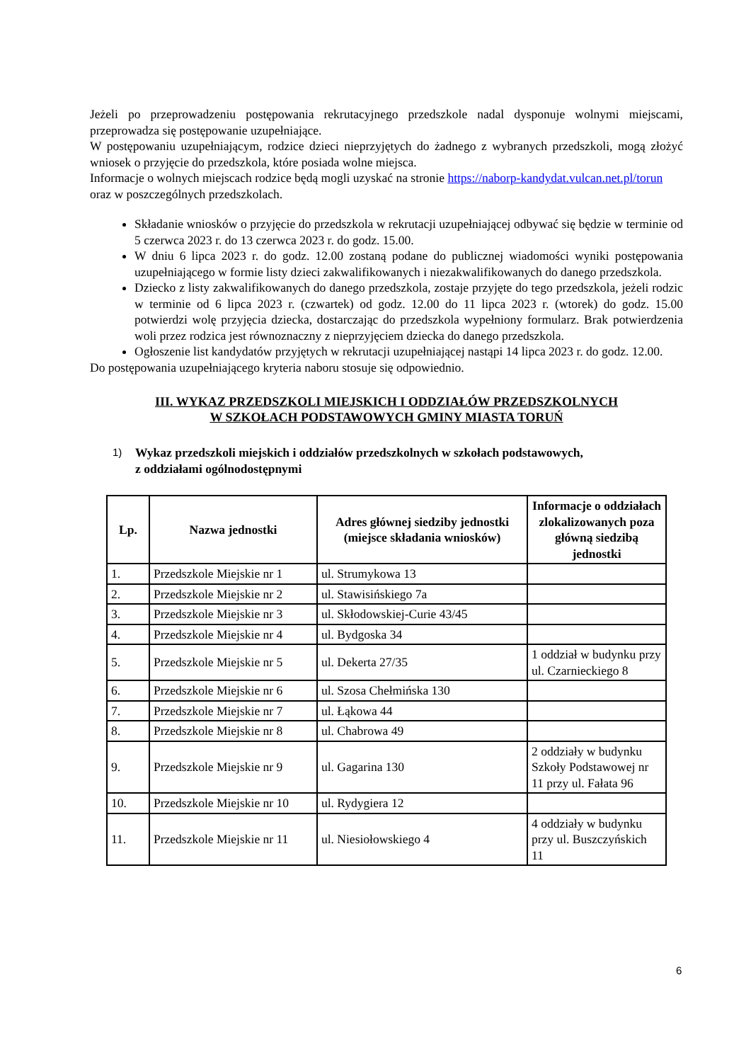Jeżeli po przeprowadzeniu postępowania rekrutacyjnego przedszkole nadal dysponuje wolnymi miejscami, przeprowadza się postępowanie uzupełniające.
W postępowaniu uzupełniającym, rodzice dzieci nieprzyjętych do żadnego z wybranych przedszkoli, mogą złożyć wniosek o przyjęcie do przedszkola, które posiada wolne miejsca.
Informacje o wolnych miejscach rodzice będą mogli uzyskać na stronie https://naborp-kandydat.vulcan.net.pl/torun oraz w poszczególnych przedszkolach.
Składanie wniosków o przyjęcie do przedszkola w rekrutacji uzupełniającej odbywać się będzie w terminie od 5 czerwca 2023 r. do 13 czerwca 2023 r. do godz. 15.00.
W dniu 6 lipca 2023 r. do godz. 12.00 zostaną podane do publicznej wiadomości wyniki postępowania uzupełniającego w formie listy dzieci zakwalifikowanych i niezakwalifikowanych do danego przedszkola.
Dziecko z listy zakwalifikowanych do danego przedszkola, zostaje przyjęte do tego przedszkola, jeżeli rodzic w terminie od 6 lipca 2023 r. (czwartek) od godz. 12.00 do 11 lipca 2023 r. (wtorek) do godz. 15.00 potwierdzi wolę przyjęcia dziecka, dostarczając do przedszkola wypełniony formularz. Brak potwierdzenia woli przez rodzica jest równoznaczny z nieprzyjęciem dziecka do danego przedszkola.
Ogłoszenie list kandydatów przyjętych w rekrutacji uzupełniającej nastąpi 14 lipca 2023 r. do godz. 12.00.
Do postępowania uzupełniającego kryteria naboru stosuje się odpowiednio.
III. WYKAZ PRZEDSZKOLI MIEJSKICH I ODDZIAŁÓW PRZEDSZKOLNYCH
W SZKOŁACH PODSTAWOWYCH GMINY MIASTA TORUŃ
1)
Wykaz przedszkoli miejskich i oddziałów przedszkolnych w szkołach podstawowych,
z oddziałami ogólnodostępnymi
| Lp. | Nazwa jednostki | Adres głównej siedziby jednostki (miejsce składania wniosków) | Informacje o oddziałach zlokalizowanych poza główną siedzibą jednostki |
| --- | --- | --- | --- |
| 1. | Przedszkole Miejskie nr 1 | ul. Strumykowa 13 | |
| 2. | Przedszkole Miejskie nr 2 | ul. Stawisińskiego 7a | |
| 3. | Przedszkole Miejskie nr 3 | ul. Skłodowskiej-Curie 43/45 | |
| 4. | Przedszkole Miejskie nr 4 | ul. Bydgoska 34 | |
| 5. | Przedszkole Miejskie nr 5 | ul. Dekerta 27/35 | 1 oddział w budynku przy ul. Czarnieckiego 8 |
| 6. | Przedszkole Miejskie nr 6 | ul. Szosa Chełmińska 130 | |
| 7. | Przedszkole Miejskie nr 7 | ul. Łąkowa 44 | |
| 8. | Przedszkole Miejskie nr 8 | ul. Chabrowa 49 | |
| 9. | Przedszkole Miejskie nr 9 | ul. Gagarina 130 | 2 oddziały w budynku Szkoły Podstawowej nr 11 przy ul. Fałata 96 |
| 10. | Przedszkole Miejskie nr 10 | ul. Rydygiera 12 | |
| 11. | Przedszkole Miejskie nr 11 | ul. Niesiołowskiego 4 | 4 oddziały w budynku przy ul. Buszczyńskich 11 |
6